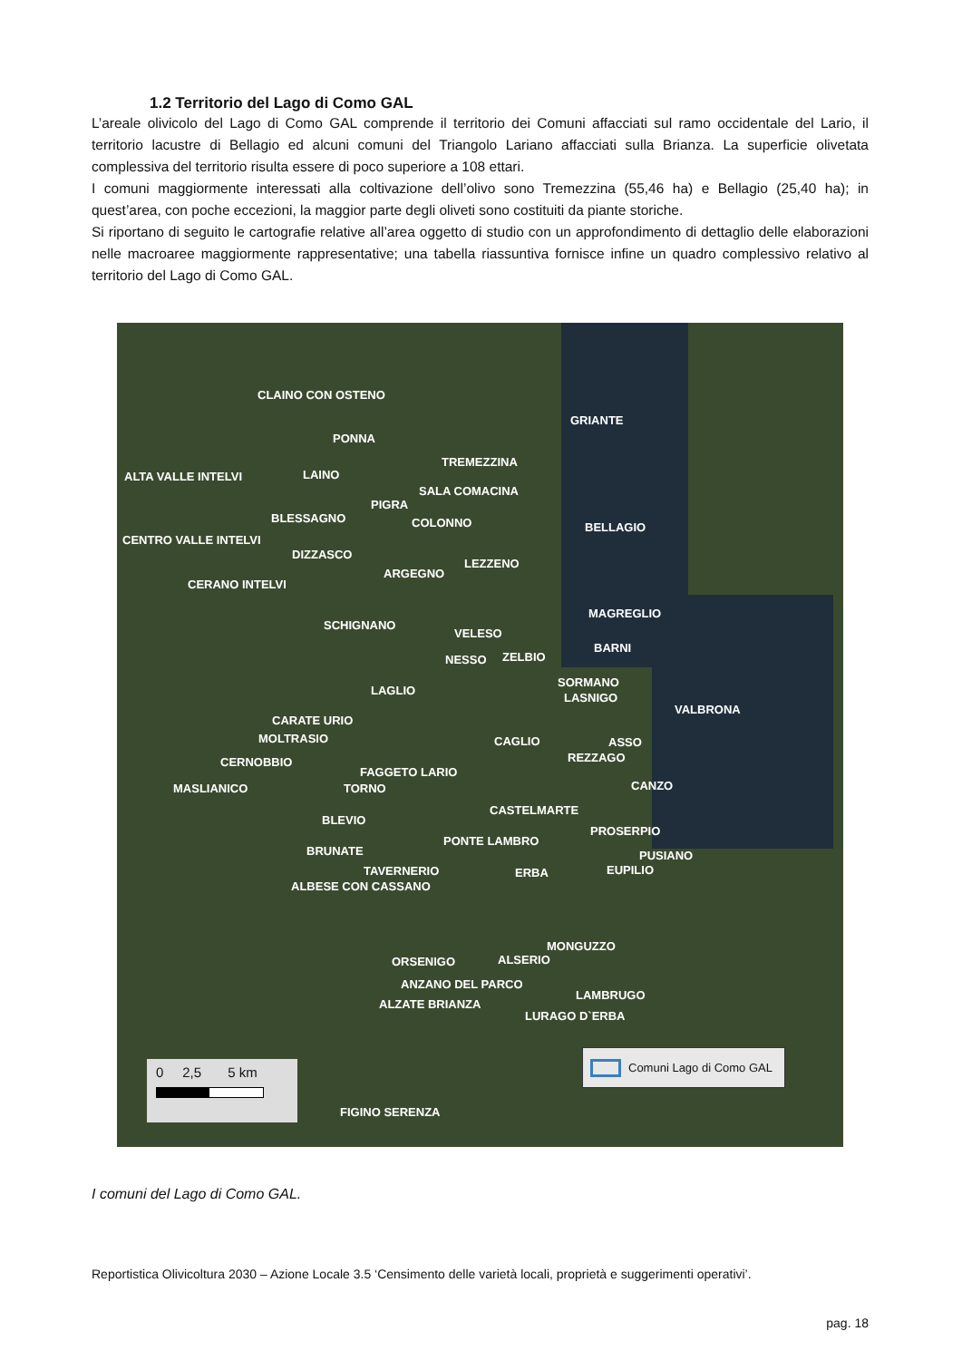1.2 Territorio del Lago di Como GAL
L’areale olivicolo del Lago di Como GAL comprende il territorio dei Comuni affacciati sul ramo occidentale del Lario, il territorio lacustre di Bellagio ed alcuni comuni del Triangolo Lariano affacciati sulla Brianza. La superficie olivetata complessiva del territorio risulta essere di poco superiore a 108 ettari.
I comuni maggiormente interessati alla coltivazione dell’olivo sono Tremezzina (55,46 ha) e Bellagio (25,40 ha); in quest’area, con poche eccezioni, la maggior parte degli oliveti sono costituiti da piante storiche.
Si riportano di seguito le cartografie relative all’area oggetto di studio con un approfondimento di dettaglio delle elaborazioni nelle macroaree maggiormente rappresentative; una tabella riassuntiva fornisce infine un quadro complessivo relativo al territorio del Lago di Como GAL.
CLAINO CON OSTENO
GRIANTE
PONNA
TREMEZZINA
ALTA VALLE INTELVI LAINO
SALA COMACINA
PIGRA
BLESSAGNO COLONNO BELLAGIO
CENTRO VALLE INTELVI
DIZZASCO
LEZZENO
ARGEGNO
CERANO INTELVI
MAGREGLIO
SCHIGNANO
VELESO
BARNI
NESSO ZELBIO
SORMANO
LASNIGO
LAGLIO
VALBRONA
CARATE URIO
MOLTRASIO CAGLIO ASSO
REZZAGO
CERNOBBIO
FAGGETO LARIO
MASLIANICO TORNO CANZO
CASTELMARTE
BLEVIO
PROSERPIO
PONTE LAMBRO
PUSIANO
BRUNATE
TAVERNERIO ERBA EUPILIO
ALBESE CON CASSANO
MONGUZZO
ORSENIGO ALSERIO
ANZANO DEL PARCO
LAMBRUGO
ALZATE BRIANZA
LURAGO D`ERBA
FIGINO SERENZA
Comuni Lago di Como GAL
0 2,5 5 km
I comuni del Lago di Como GAL.
Reportistica Olivicoltura 2030 – Azione Locale 3.5 ‘Censimento delle varietà locali, proprietà e suggerimenti operativi’.
pag. 18